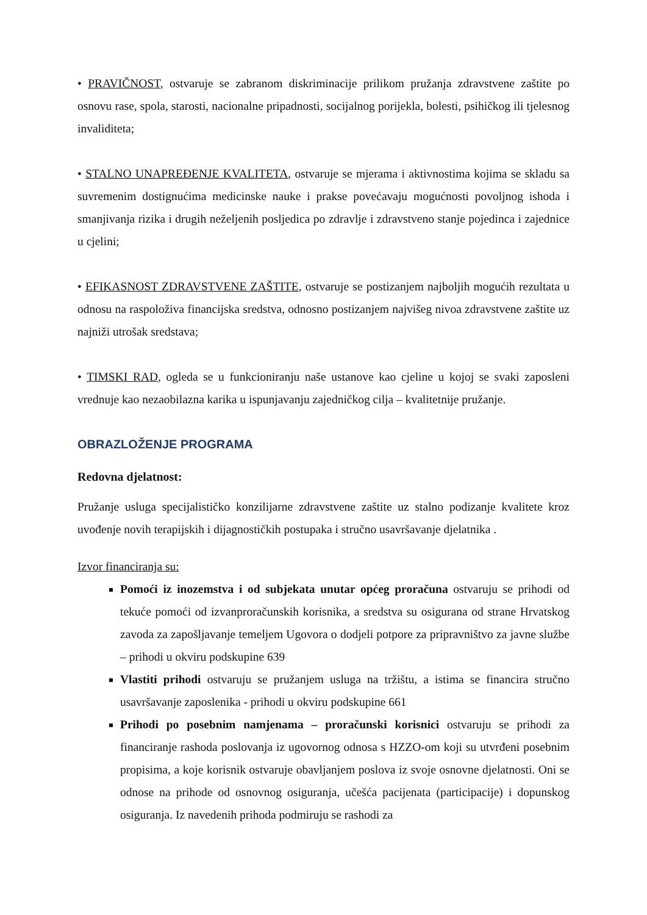• PRAVIČNOST, ostvaruje se zabranom diskriminacije prilikom pružanja zdravstvene zaštite po osnovu rase, spola, starosti, nacionalne pripadnosti, socijalnog porijekla, bolesti, psihičkog ili tjelesnog invaliditeta;
• STALNO UNAPREĐENJE KVALITETA, ostvaruje se mjerama i aktivnostima kojima se skladu sa suvremenim dostignućima medicinske nauke i prakse povećavaju mogućnosti povoljnog ishoda i smanjivanja rizika i drugih neželjenih posljedica po zdravlje i zdravstveno stanje pojedinca i zajednice u cjelini;
• EFIKASNOST ZDRAVSTVENE ZAŠTITE, ostvaruje se postizanjem najboljih mogućih rezultata u odnosu na raspoloživa financijska sredstva, odnosno postizanjem najvišeg nivoa zdravstvene zaštite uz najniži utrošak sredstava;
• TIMSKI RAD, ogleda se u funkcioniranju naše ustanove kao cjeline u kojoj se svaki zaposleni vrednuje kao nezaobilazna karika u ispunjavanju zajedničkog cilja – kvalitetnije pružanje.
OBRAZLOŽENJE PROGRAMA
Redovna djelatnost:
Pružanje usluga specijalističko konzilijarne zdravstvene zaštite uz stalno podizanje kvalitete kroz uvođenje novih terapijskih i dijagnostičkih postupaka i stručno usavršavanje djelatnika .
Izvor financiranja su:
Pomoći iz inozemstva i od subjekata unutar općeg proračuna ostvaruju se prihodi od tekuće pomoći od izvanproračunskih korisnika, a sredstva su osigurana od strane Hrvatskog zavoda za zapošljavanje temeljem Ugovora o dodjeli potpore za pripravništvo za javne službe – prihodi u okviru podskupine 639
Vlastiti prihodi ostvaruju se pružanjem usluga na tržištu, a istima se financira stručno usavršavanje zaposlenika - prihodi u okviru podskupine 661
Prihodi po posebnim namjenama – proračunski korisnici ostvaruju se prihodi za financiranje rashoda poslovanja iz ugovornog odnosa s HZZO-om koji su utvrđeni posebnim propisima, a koje korisnik ostvaruje obavljanjem poslova iz svoje osnovne djelatnosti. Oni se odnose na prihode od osnovnog osiguranja, učešća pacijenata (participacije) i dopunskog osiguranja. Iz navedenih prihoda podmiruju se rashodi za